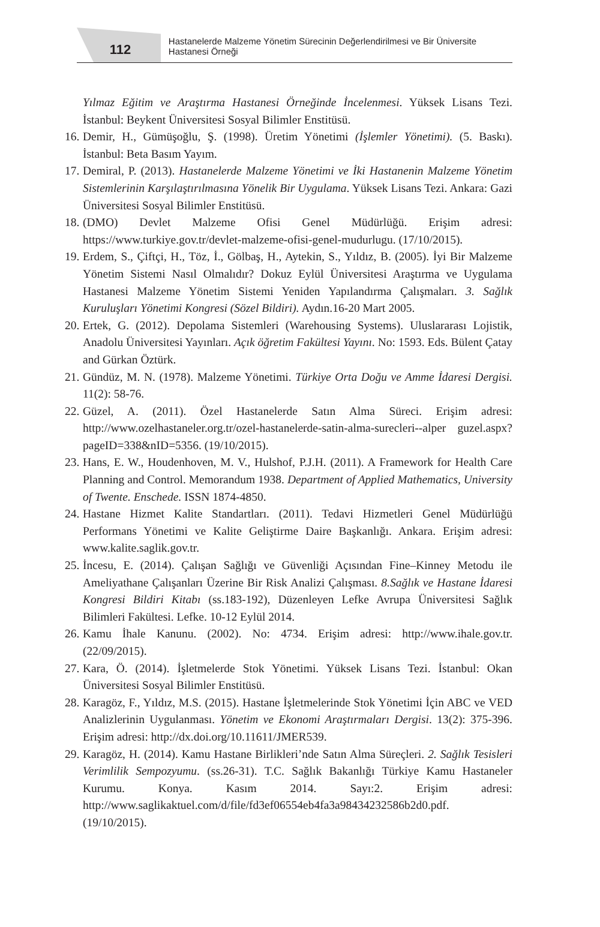112
Hastanelerde Malzeme Yönetim Sürecinin Değerlendirilmesi ve Bir Üniversite Hastanesi Örneği
Yılmaz Eğitim ve Araştırma Hastanesi Örneğinde İncelenmesi. Yüksek Lisans Tezi. İstanbul: Beykent Üniversitesi Sosyal Bilimler Enstitüsü.
16.
Demir, H., Gümüşoğlu, Ş. (1998). Üretim Yönetimi (İşlemler Yönetimi). (5. Baskı). İstanbul: Beta Basım Yayım.
17.
Demiral, P. (2013). Hastanelerde Malzeme Yönetimi ve İki Hastanenin Malzeme Yönetim Sistemlerinin Karşılaştırılmasına Yönelik Bir Uygulama. Yüksek Lisans Tezi. Ankara: Gazi Üniversitesi Sosyal Bilimler Enstitüsü.
18.
(DMO) Devlet Malzeme Ofisi Genel Müdürlüğü. Erişim adresi: https://www.turkiye.gov.tr/devlet-malzeme-ofisi-genel-mudurlugu. (17/10/2015).
19.
Erdem, S., Çiftçi, H., Töz, İ., Gölbaş, H., Aytekin, S., Yıldız, B. (2005). İyi Bir Malzeme Yönetim Sistemi Nasıl Olmalıdır? Dokuz Eylül Üniversitesi Araştırma ve Uygulama Hastanesi Malzeme Yönetim Sistemi Yeniden Yapılandırma Çalışmaları. 3. Sağlık Kuruluşları Yönetimi Kongresi (Sözel Bildiri). Aydın.16-20 Mart 2005.
20.
Ertek, G. (2012). Depolama Sistemleri (Warehousing Systems). Uluslararası Lojistik, Anadolu Üniversitesi Yayınları. Açık öğretim Fakültesi Yayını. No: 1593. Eds. Bülent Çatay and Gürkan Öztürk.
21.
Gündüz, M. N. (1978). Malzeme Yönetimi. Türkiye Orta Doğu ve Amme İdaresi Dergisi. 11(2): 58-76.
22.
Güzel, A. (2011). Özel Hastanelerde Satın Alma Süreci. Erişim adresi: http://www.ozelhastaneler.org.tr/ozel-hastanelerde-satin-alma-surecleri--alper guzel.aspx?pageID=338&nID=5356. (19/10/2015).
23.
Hans, E. W., Houdenhoven, M. V., Hulshof, P.J.H. (2011). A Framework for Health Care Planning and Control. Memorandum 1938. Department of Applied Mathematics, University of Twente. Enschede. ISSN 1874-4850.
24.
Hastane Hizmet Kalite Standartları. (2011). Tedavi Hizmetleri Genel Müdürlüğü Performans Yönetimi ve Kalite Geliştirme Daire Başkanlığı. Ankara. Erişim adresi: www.kalite.saglik.gov.tr.
25.
İncesu, E. (2014). Çalışan Sağlığı ve Güvenliği Açısından Fine–Kinney Metodu ile Ameliyathane Çalışanları Üzerine Bir Risk Analizi Çalışması. 8.Sağlık ve Hastane İdaresi Kongresi Bildiri Kitabı (ss.183-192), Düzenleyen Lefke Avrupa Üniversitesi Sağlık Bilimleri Fakültesi. Lefke. 10-12 Eylül 2014.
26.
Kamu İhale Kanunu. (2002). No: 4734. Erişim adresi: http://www.ihale.gov.tr. (22/09/2015).
27.
Kara, Ö. (2014). İşletmelerde Stok Yönetimi. Yüksek Lisans Tezi. İstanbul: Okan Üniversitesi Sosyal Bilimler Enstitüsü.
28.
Karagöz, F., Yıldız, M.S. (2015). Hastane İşletmelerinde Stok Yönetimi İçin ABC ve VED Analizlerinin Uygulanması. Yönetim ve Ekonomi Araştırmaları Dergisi. 13(2): 375-396. Erişim adresi: http://dx.doi.org/10.11611/JMER539.
29.
Karagöz, H. (2014). Kamu Hastane Birlikleri’nde Satın Alma Süreçleri. 2. Sağlık Tesisleri Verimlilik Sempozyumu. (ss.26-31). T.C. Sağlık Bakanlığı Türkiye Kamu Hastaneler Kurumu. Konya. Kasım 2014. Sayı:2. Erişim adresi: http://www.saglikaktuel.com/d/file/fd3ef06554eb4fa3a98434232586b2d0.pdf. (19/10/2015).